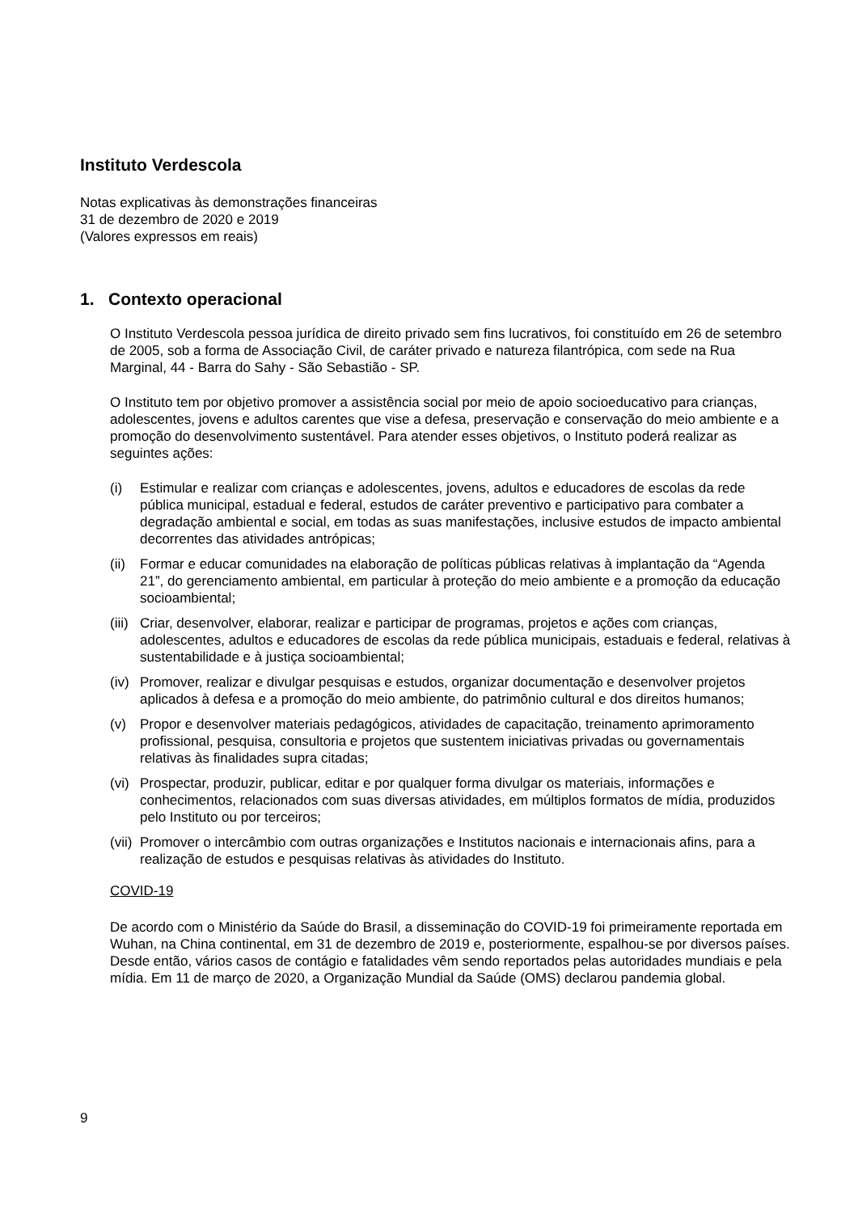Instituto Verdescola
Notas explicativas às demonstrações financeiras
31 de dezembro de 2020 e 2019
(Valores expressos em reais)
1. Contexto operacional
O Instituto Verdescola pessoa jurídica de direito privado sem fins lucrativos, foi constituído em 26 de setembro de 2005, sob a forma de Associação Civil, de caráter privado e natureza filantrópica, com sede na Rua Marginal, 44 - Barra do Sahy - São Sebastião - SP.
O Instituto tem por objetivo promover a assistência social por meio de apoio socioeducativo para crianças, adolescentes, jovens e adultos carentes que vise a defesa, preservação e conservação do meio ambiente e a promoção do desenvolvimento sustentável. Para atender esses objetivos, o Instituto poderá realizar as seguintes ações:
(i) Estimular e realizar com crianças e adolescentes, jovens, adultos e educadores de escolas da rede pública municipal, estadual e federal, estudos de caráter preventivo e participativo para combater a degradação ambiental e social, em todas as suas manifestações, inclusive estudos de impacto ambiental decorrentes das atividades antrópicas;
(ii) Formar e educar comunidades na elaboração de políticas públicas relativas à implantação da “Agenda 21”, do gerenciamento ambiental, em particular à proteção do meio ambiente e a promoção da educação socioambiental;
(iii) Criar, desenvolver, elaborar, realizar e participar de programas, projetos e ações com crianças, adolescentes, adultos e educadores de escolas da rede pública municipais, estaduais e federal, relativas à sustentabilidade e à justiça socioambiental;
(iv) Promover, realizar e divulgar pesquisas e estudos, organizar documentação e desenvolver projetos aplicados à defesa e a promoção do meio ambiente, do patrimônio cultural e dos direitos humanos;
(v) Propor e desenvolver materiais pedagógicos, atividades de capacitação, treinamento aprimoramento profissional, pesquisa, consultoria e projetos que sustentem iniciativas privadas ou governamentais relativas às finalidades supra citadas;
(vi) Prospectar, produzir, publicar, editar e por qualquer forma divulgar os materiais, informações e conhecimentos, relacionados com suas diversas atividades, em múltiplos formatos de mídia, produzidos pelo Instituto ou por terceiros;
(vii) Promover o intercâmbio com outras organizações e Institutos nacionais e internacionais afins, para a realização de estudos e pesquisas relativas às atividades do Instituto.
COVID-19
De acordo com o Ministério da Saúde do Brasil, a disseminação do COVID-19 foi primeiramente reportada em Wuhan, na China continental, em 31 de dezembro de 2019 e, posteriormente, espalhou-se por diversos países. Desde então, vários casos de contágio e fatalidades vêm sendo reportados pelas autoridades mundiais e pela mídia. Em 11 de março de 2020, a Organização Mundial da Saúde (OMS) declarou pandemia global.
9